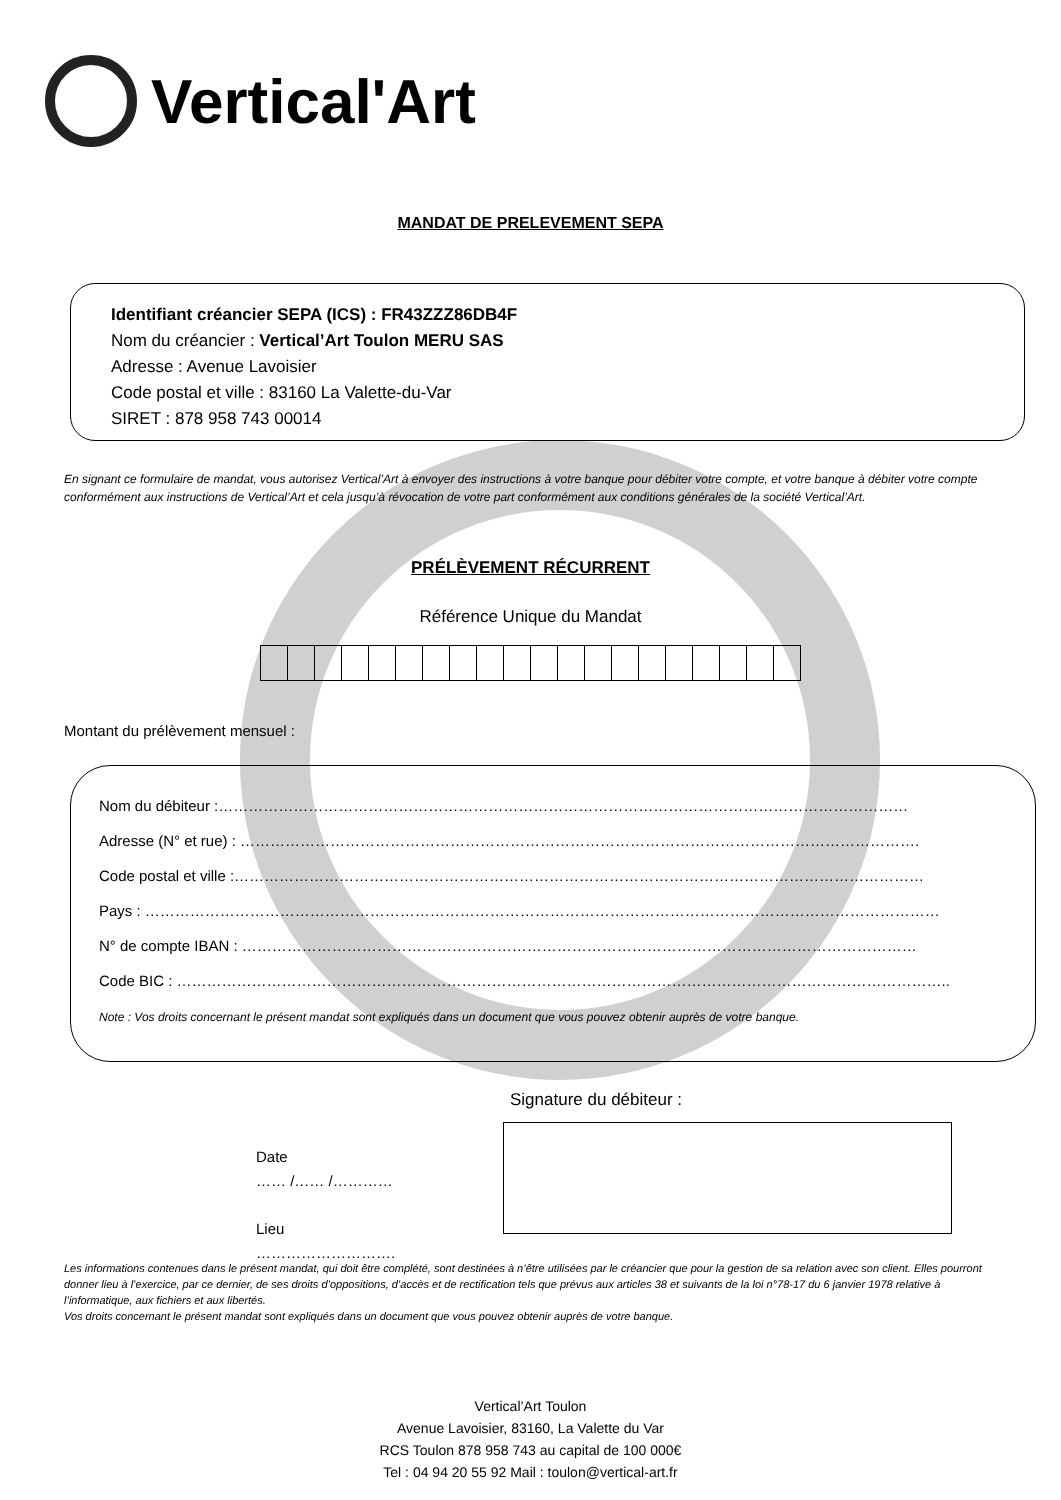Vertical'Art
MANDAT DE PRELEVEMENT SEPA
Identifiant créancier SEPA (ICS) : FR43ZZZ86DB4F
Nom du créancier : Vertical’Art Toulon MERU SAS
Adresse : Avenue Lavoisier
Code postal et ville : 83160 La Valette-du-Var
SIRET : 878 958 743 00014
En signant ce formulaire de mandat, vous autorisez Vertical’Art à envoyer des instructions à votre banque pour débiter votre compte, et votre banque à débiter votre compte conformément aux instructions de Vertical’Art et cela jusqu’à révocation de votre part conformément aux conditions générales de la société Vertical’Art.
PRÉLÈVEMENT RÉCURRENT
Référence Unique du Mandat
Montant du prélèvement mensuel :
Nom du débiteur :…………………………………………………………………………………………………………………………
Adresse (N° et rue) : ……………………………………………………………………………………………………………………….
Code postal et ville :…………………………………………………………………………………………………………………………
Pays : ……………………………………………………………………………………………………………………………………………
N° de compte IBAN : ………………………………………………………………………………………………………………………
Code BIC : ………………………………………………………………………………………………………………………………………..
Note : Vos droits concernant le présent mandat sont expliqués dans un document que vous pouvez obtenir auprès de votre banque.
Signature du débiteur :
Date
…… /…… /…………
Lieu
……………………….
Les informations contenues dans le présent mandat, qui doit être complété, sont destinées à n’être utilisées par le créancier que pour la gestion de sa relation avec son client. Elles pourront donner lieu à l’exercice, par ce dernier, de ses droits d’oppositions, d’accès et de rectification tels que prévus aux articles 38 et suivants de la loi n°78-17 du 6 janvier 1978 relative à l’informatique, aux fichiers et aux libertés.
Vos droits concernant le présent mandat sont expliqués dans un document que vous pouvez obtenir auprès de votre banque.
Vertical’Art Toulon
Avenue Lavoisier, 83160, La Valette du Var
RCS Toulon 878 958 743 au capital de 100 000€
Tel : 04 94 20 55 92 Mail : toulon@vertical-art.fr